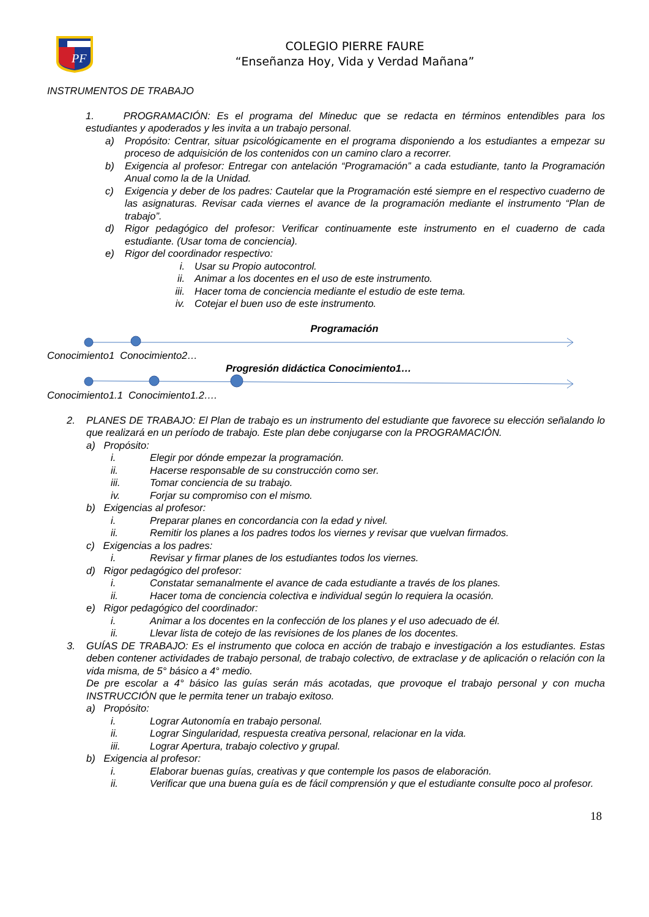PF
COLEGIO PIERRE FAURE
“Enseñanza Hoy, Vida y Verdad Mañana”
INSTRUMENTOS DE TRABAJO
1. PROGRAMACIÓN: Es el programa del Mineduc que se redacta en términos entendibles para los estudiantes y apoderados y les invita a un trabajo personal.
a) Propósito: Centrar, situar psicológicamente en el programa disponiendo a los estudiantes a empezar su proceso de adquisición de los contenidos con un camino claro a recorrer.
b) Exigencia al profesor: Entregar con antelación “Programación” a cada estudiante, tanto la Programación Anual como la de la Unidad.
c) Exigencia y deber de los padres: Cautelar que la Programación esté siempre en el respectivo cuaderno de las asignaturas. Revisar cada viernes el avance de la programación mediante el instrumento “Plan de trabajo”.
d) Rigor pedagógico del profesor: Verificar continuamente este instrumento en el cuaderno de cada estudiante. (Usar toma de conciencia).
e) Rigor del coordinador respectivo:
i. Usar su Propio autocontrol.
ii. Animar a los docentes en el uso de este instrumento.
iii. Hacer toma de conciencia mediante el estudio de este tema.
iv. Cotejar el buen uso de este instrumento.
Programación
Conocimiento1 Conocimiento2…
Progresión didáctica Conocimiento1…
Conocimiento1.1 Conocimiento1.2….
2. PLANES DE TRABAJO: El Plan de trabajo es un instrumento del estudiante que favorece su elección señalando lo que realizará en un período de trabajo. Este plan debe conjugarse con la PROGRAMACIÓN.
a) Propósito:
i. Elegir por dónde empezar la programación.
ii. Hacerse responsable de su construcción como ser.
iii. Tomar conciencia de su trabajo.
iv. Forjar su compromiso con el mismo.
b) Exigencias al profesor:
i. Preparar planes en concordancia con la edad y nivel.
ii. Remitir los planes a los padres todos los viernes y revisar que vuelvan firmados.
c) Exigencias a los padres:
i. Revisar y firmar planes de los estudiantes todos los viernes.
d) Rigor pedagógico del profesor:
i. Constatar semanalmente el avance de cada estudiante a través de los planes.
ii. Hacer toma de conciencia colectiva e individual según lo requiera la ocasión.
e) Rigor pedagógico del coordinador:
i. Animar a los docentes en la confección de los planes y el uso adecuado de él.
ii. Llevar lista de cotejo de las revisiones de los planes de los docentes.
3. GUÍAS DE TRABAJO: Es el instrumento que coloca en acción de trabajo e investigación a los estudiantes. Estas deben contener actividades de trabajo personal, de trabajo colectivo, de extraclase y de aplicación o relación con la vida misma, de 5° básico a 4° medio.
De pre escolar a 4° básico las guías serán más acotadas, que provoque el trabajo personal y con mucha INSTRUCCIÓN que le permita tener un trabajo exitoso.
a) Propósito:
i. Lograr Autonomía en trabajo personal.
ii. Lograr Singularidad, respuesta creativa personal, relacionar en la vida.
iii. Lograr Apertura, trabajo colectivo y grupal.
b) Exigencia al profesor:
i. Elaborar buenas guías, creativas y que contemple los pasos de elaboración.
ii. Verificar que una buena guía es de fácil comprensión y que el estudiante consulte poco al profesor.
18